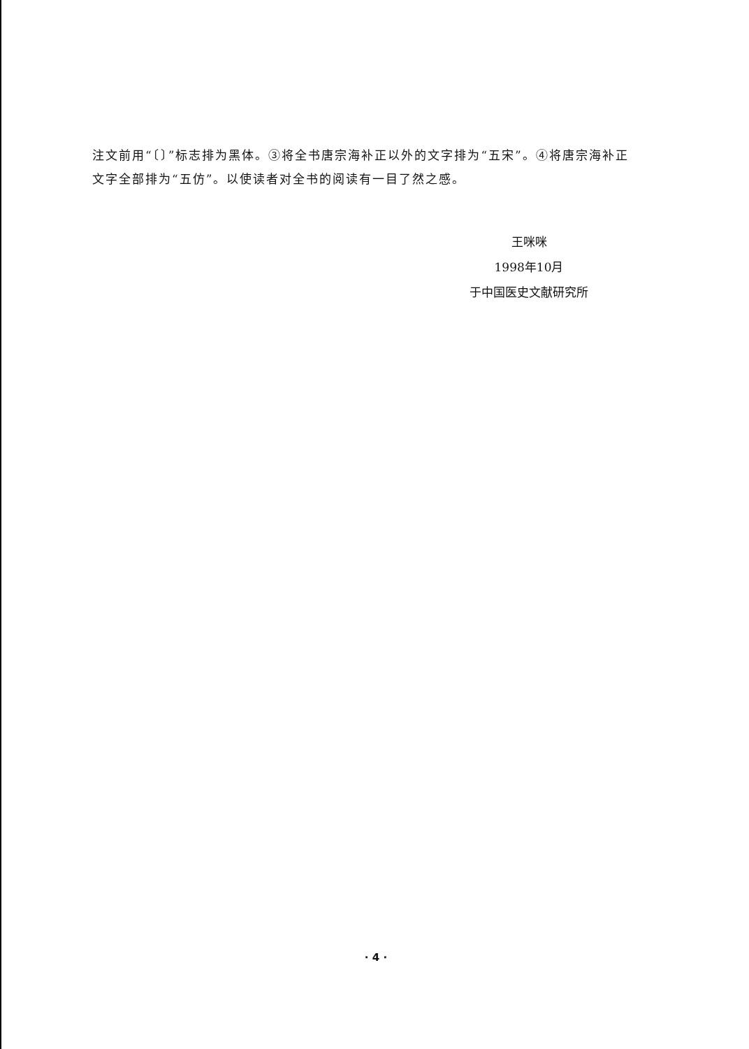注文前用“〔〕”标志排为黑体。③将全书唐宗海补正以外的文字排为“五宋”。④将唐宗海补正文字全部排为“五仿”。以使读者对全书的阅读有一目了然之感。
王咪咪
1998年10月
于中国医史文献研究所
· 4 ·